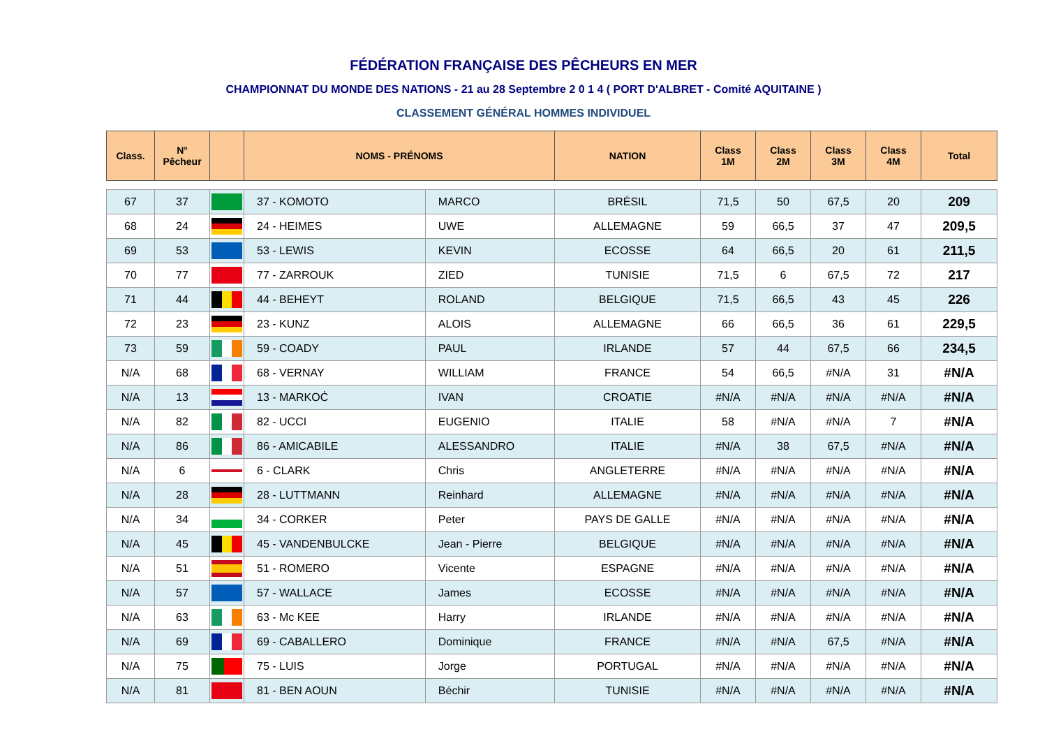FÉDÉRATION FRANÇAISE DES PÊCHEURS EN MER
CHAMPIONNAT DU MONDE DES NATIONS - 21 au 28 Septembre 2 0 1 4 ( PORT D'ALBRET - Comité AQUITAINE )
CLASSEMENT GÉNÉRAL HOMMES INDIVIDUEL
| Class. | N° Pêcheur | | NOMS - PRÉNOMS | | NATION | Class 1M | Class 2M | Class 3M | Class 4M | Total |
| --- | --- | --- | --- | --- | --- | --- | --- | --- | --- | --- |
| 67 | 37 | | 37 - KOMOTO | MARCO | BRÉSIL | 71,5 | 50 | 67,5 | 20 | 209 |
| 68 | 24 | | 24 - HEIMES | UWE | ALLEMAGNE | 59 | 66,5 | 37 | 47 | 209,5 |
| 69 | 53 | | 53 - LEWIS | KEVIN | ECOSSE | 64 | 66,5 | 20 | 61 | 211,5 |
| 70 | 77 | | 77 - ZARROUK | ZIED | TUNISIE | 71,5 | 6 | 67,5 | 72 | 217 |
| 71 | 44 | | 44 - BEHEYT | ROLAND | BELGIQUE | 71,5 | 66,5 | 43 | 45 | 226 |
| 72 | 23 | | 23 - KUNZ | ALOIS | ALLEMAGNE | 66 | 66,5 | 36 | 61 | 229,5 |
| 73 | 59 | | 59 - COADY | PAUL | IRLANDE | 57 | 44 | 67,5 | 66 | 234,5 |
| N/A | 68 | | 68 - VERNAY | WILLIAM | FRANCE | 54 | 66,5 | #N/A | 31 | #N/A |
| N/A | 13 | | 13 - MARKOĊ | IVAN | CROATIE | #N/A | #N/A | #N/A | #N/A | #N/A |
| N/A | 82 | | 82 - UCCI | EUGENIO | ITALIE | 58 | #N/A | #N/A | 7 | #N/A |
| N/A | 86 | | 86 - AMICABILE | ALESSANDRO | ITALIE | #N/A | 38 | 67,5 | #N/A | #N/A |
| N/A | 6 | | 6 - CLARK | Chris | ANGLETERRE | #N/A | #N/A | #N/A | #N/A | #N/A |
| N/A | 28 | | 28 - LUTTMANN | Reinhard | ALLEMAGNE | #N/A | #N/A | #N/A | #N/A | #N/A |
| N/A | 34 | | 34 - CORKER | Peter | PAYS DE GALLE | #N/A | #N/A | #N/A | #N/A | #N/A |
| N/A | 45 | | 45 - VANDENBULCKE | Jean - Pierre | BELGIQUE | #N/A | #N/A | #N/A | #N/A | #N/A |
| N/A | 51 | | 51 - ROMERO | Vicente | ESPAGNE | #N/A | #N/A | #N/A | #N/A | #N/A |
| N/A | 57 | | 57 - WALLACE | James | ECOSSE | #N/A | #N/A | #N/A | #N/A | #N/A |
| N/A | 63 | | 63 - Mc KEE | Harry | IRLANDE | #N/A | #N/A | #N/A | #N/A | #N/A |
| N/A | 69 | | 69 - CABALLERO | Dominique | FRANCE | #N/A | #N/A | 67,5 | #N/A | #N/A |
| N/A | 75 | | 75 - LUIS | Jorge | PORTUGAL | #N/A | #N/A | #N/A | #N/A | #N/A |
| N/A | 81 | | 81 - BEN AOUN | Béchir | TUNISIE | #N/A | #N/A | #N/A | #N/A | #N/A |